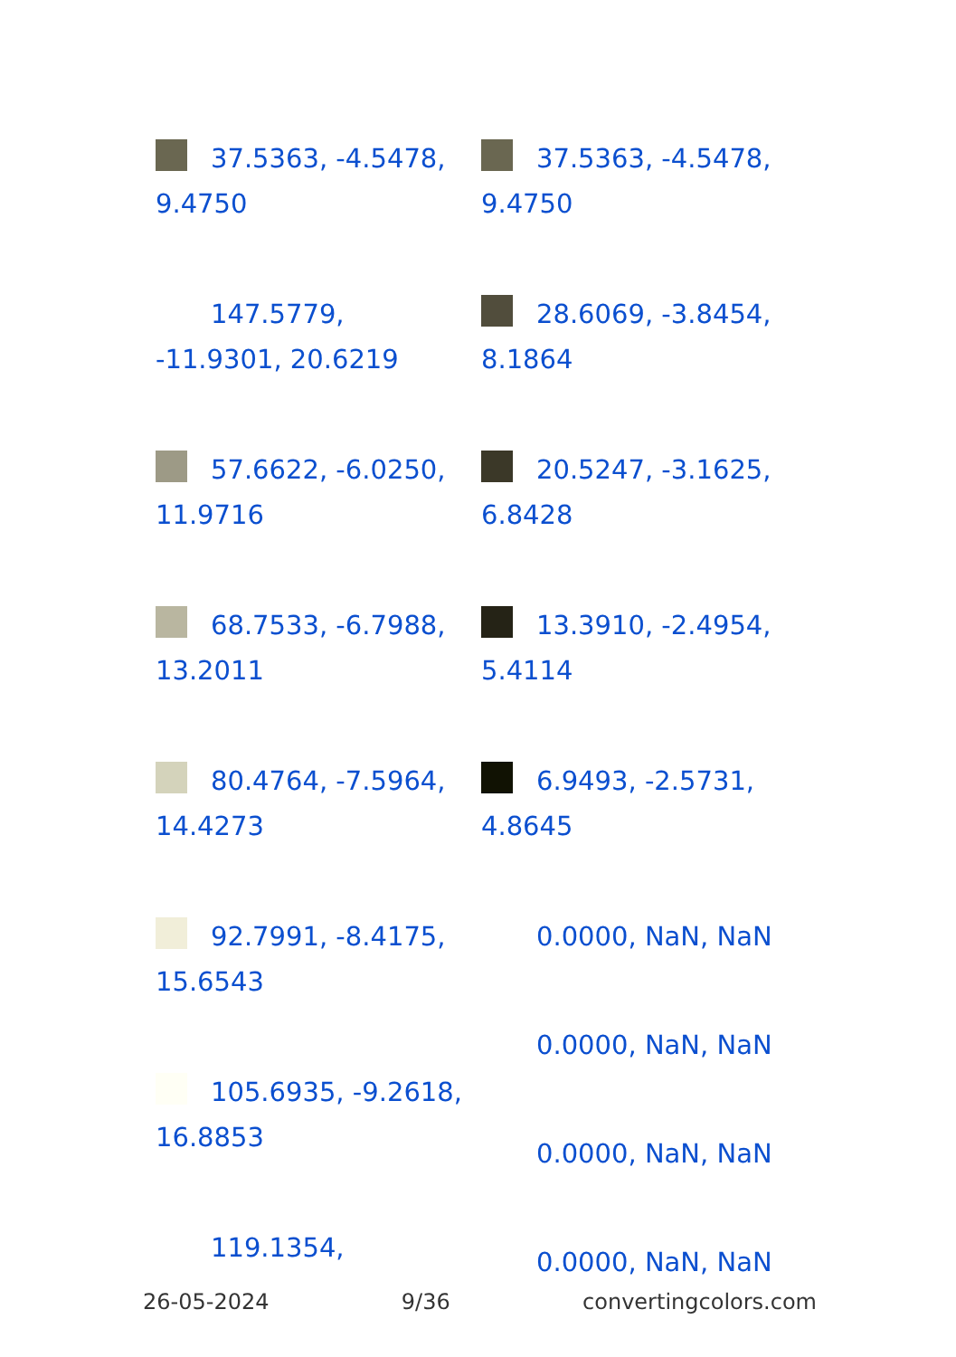37.5363, -4.5478, 9.4750
147.5779, -11.9301, 20.6219
57.6622, -6.0250, 11.9716
68.7533, -6.7988, 13.2011
80.4764, -7.5964, 14.4273
92.7991, -8.4175, 15.6543
105.6935, -9.2618, 16.8853
119.1354,
37.5363, -4.5478, 9.4750
28.6069, -3.8454, 8.1864
20.5247, -3.1625, 6.8428
13.3910, -2.4954, 5.4114
6.9493, -2.5731, 4.8645
0.0000, NaN, NaN
0.0000, NaN, NaN
0.0000, NaN, NaN
0.0000, NaN, NaN
26-05-2024 9/36 convertingcolors.com